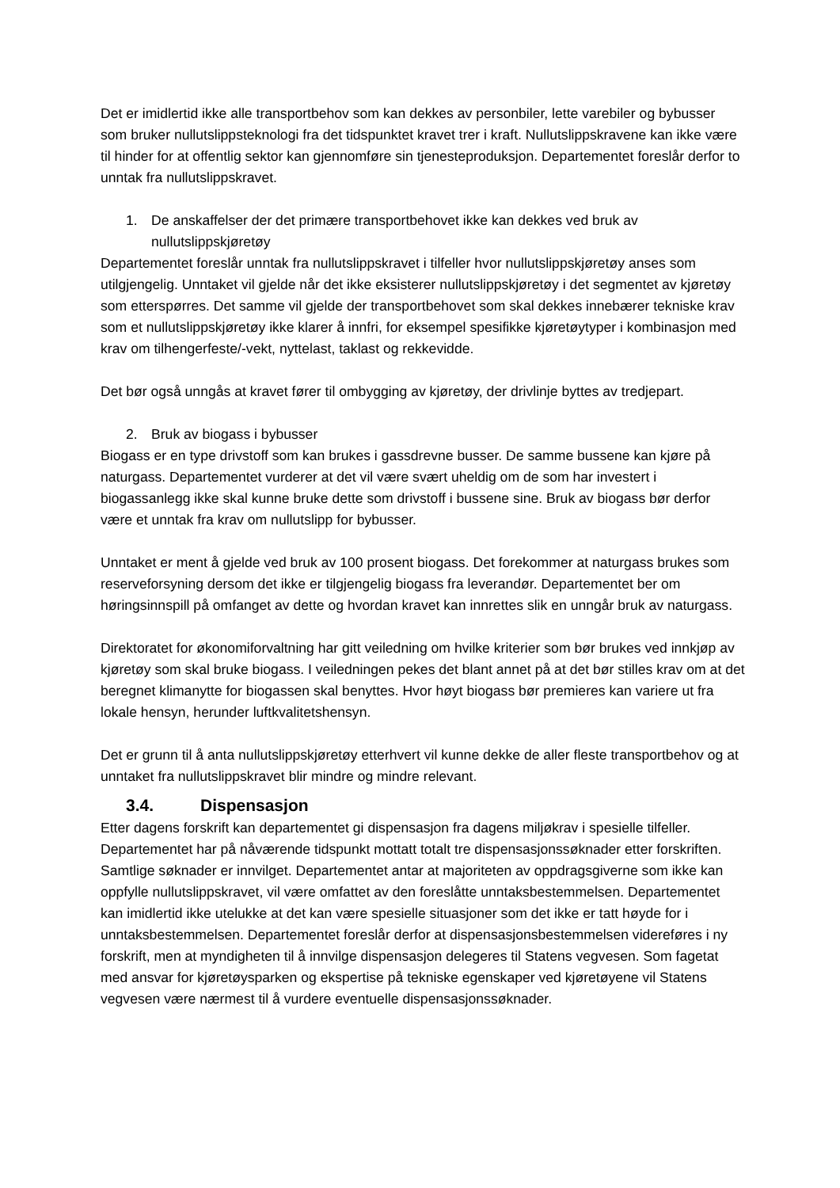Det er imidlertid ikke alle transportbehov som kan dekkes av personbiler, lette varebiler og bybusser som bruker nullutslippsteknologi fra det tidspunktet kravet trer i kraft. Nullutslippskravene kan ikke være til hinder for at offentlig sektor kan gjennomføre sin tjenesteproduksjon. Departementet foreslår derfor to unntak fra nullutslippskravet.
1. De anskaffelser der det primære transportbehovet ikke kan dekkes ved bruk av nullutslippskjøretøy
Departementet foreslår unntak fra nullutslippskravet i tilfeller hvor nullutslippskjøretøy anses som utilgjengelig. Unntaket vil gjelde når det ikke eksisterer nullutslippskjøretøy i det segmentet av kjøretøy som etterspørres. Det samme vil gjelde der transportbehovet som skal dekkes innebærer tekniske krav som et nullutslippskjøretøy ikke klarer å innfri, for eksempel spesifikke kjøretøytyper i kombinasjon med krav om tilhengerfeste/-vekt, nyttelast, taklast og rekkevidde.
Det bør også unngås at kravet fører til ombygging av kjøretøy, der drivlinje byttes av tredjepart.
2. Bruk av biogass i bybusser
Biogass er en type drivstoff som kan brukes i gassdrevne busser. De samme bussene kan kjøre på naturgass. Departementet vurderer at det vil være svært uheldig om de som har investert i biogassanlegg ikke skal kunne bruke dette som drivstoff i bussene sine. Bruk av biogass bør derfor være et unntak fra krav om nullutslipp for bybusser.
Unntaket er ment å gjelde ved bruk av 100 prosent biogass. Det forekommer at naturgass brukes som reserveforsyning dersom det ikke er tilgjengelig biogass fra leverandør. Departementet ber om høringsinnspill på omfanget av dette og hvordan kravet kan innrettes slik en unngår bruk av naturgass.
Direktoratet for økonomiforvaltning har gitt veiledning om hvilke kriterier som bør brukes ved innkjøp av kjøretøy som skal bruke biogass. I veiledningen pekes det blant annet på at det bør stilles krav om at det beregnet klimanytte for biogassen skal benyttes. Hvor høyt biogass bør premieres kan variere ut fra lokale hensyn, herunder luftkvalitetshensyn.
Det er grunn til å anta nullutslippskjøretøy etterhvert vil kunne dekke de aller fleste transportbehov og at unntaket fra nullutslippskravet blir mindre og mindre relevant.
3.4. Dispensasjon
Etter dagens forskrift kan departementet gi dispensasjon fra dagens miljøkrav i spesielle tilfeller. Departementet har på nåværende tidspunkt mottatt totalt tre dispensasjonssøknader etter forskriften. Samtlige søknader er innvilget. Departementet antar at majoriteten av oppdragsgiverne som ikke kan oppfylle nullutslippskravet, vil være omfattet av den foreslåtte unntaksbestemmelsen. Departementet kan imidlertid ikke utelukke at det kan være spesielle situasjoner som det ikke er tatt høyde for i unntaksbestemmelsen. Departementet foreslår derfor at dispensasjonsbestemmelsen videreføres i ny forskrift, men at myndigheten til å innvilge dispensasjon delegeres til Statens vegvesen. Som fagetat med ansvar for kjøretøysparken og ekspertise på tekniske egenskaper ved kjøretøyene vil Statens vegvesen være nærmest til å vurdere eventuelle dispensasjonssøknader.